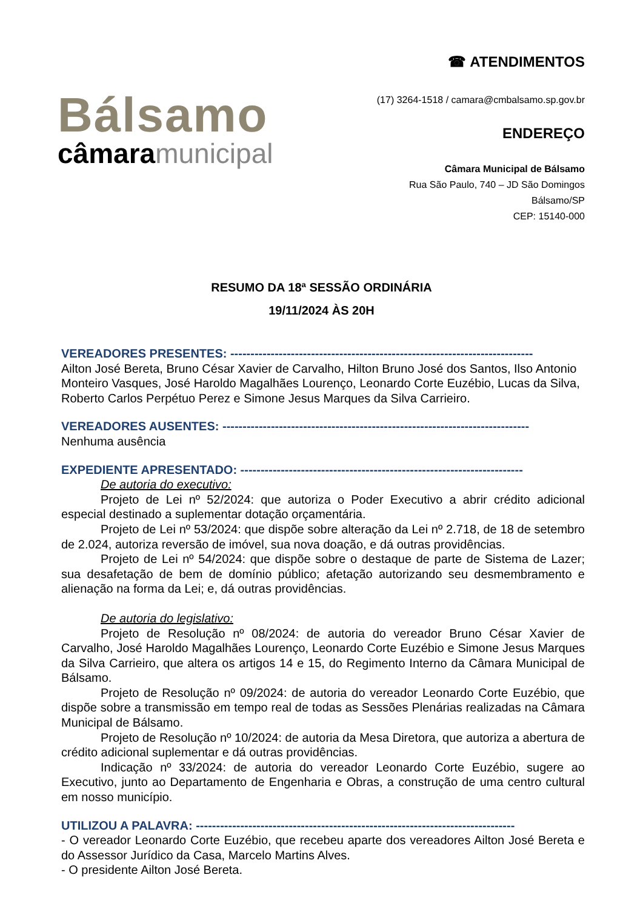Bálsamo
câmaramunicipal
☎ ATENDIMENTOS
(17) 3264-1518 / camara@cmbalsamo.sp.gov.br
ENDEREÇO
Câmara Municipal de Bálsamo
Rua São Paulo, 740 – JD São Domingos
Bálsamo/SP
CEP: 15140-000
RESUMO DA 18ª SESSÃO ORDINÁRIA
19/11/2024 ÀS 20H
VEREADORES PRESENTES: ---------------------------------------------------------------------------
Ailton José Bereta, Bruno César Xavier de Carvalho, Hilton Bruno José dos Santos, Ilso Antonio Monteiro Vasques, José Haroldo Magalhães Lourenço, Leonardo Corte Euzébio, Lucas da Silva, Roberto Carlos Perpétuo Perez e Simone Jesus Marques da Silva Carrieiro.
VEREADORES AUSENTES: ----------------------------------------------------------------------------
Nenhuma ausência
EXPEDIENTE APRESENTADO: ----------------------------------------------------------------------
De autoria do executivo:
Projeto de Lei nº 52/2024: que autoriza o Poder Executivo a abrir crédito adicional especial destinado a suplementar dotação orçamentária.
Projeto de Lei nº 53/2024: que dispõe sobre alteração da Lei nº 2.718, de 18 de setembro de 2.024, autoriza reversão de imóvel, sua nova doação, e dá outras providências.
Projeto de Lei nº 54/2024: que dispõe sobre o destaque de parte de Sistema de Lazer; sua desafetação de bem de domínio público; afetação autorizando seu desmembramento e alienação na forma da Lei; e, dá outras providências.
De autoria do legislativo:
Projeto de Resolução nº 08/2024: de autoria do vereador Bruno César Xavier de Carvalho, José Haroldo Magalhães Lourenço, Leonardo Corte Euzébio e Simone Jesus Marques da Silva Carrieiro, que altera os artigos 14 e 15, do Regimento Interno da Câmara Municipal de Bálsamo.
Projeto de Resolução nº 09/2024: de autoria do vereador Leonardo Corte Euzébio, que dispõe sobre a transmissão em tempo real de todas as Sessões Plenárias realizadas na Câmara Municipal de Bálsamo.
Projeto de Resolução nº 10/2024: de autoria da Mesa Diretora, que autoriza a abertura de crédito adicional suplementar e dá outras providências.
Indicação nº 33/2024: de autoria do vereador Leonardo Corte Euzébio, sugere ao Executivo, junto ao Departamento de Engenharia e Obras, a construção de uma centro cultural em nosso município.
UTILIZOU A PALAVRA: -------------------------------------------------------------------------------
- O vereador Leonardo Corte Euzébio, que recebeu aparte dos vereadores Ailton José Bereta e do Assessor Jurídico da Casa, Marcelo Martins Alves.
- O presidente Ailton José Bereta.